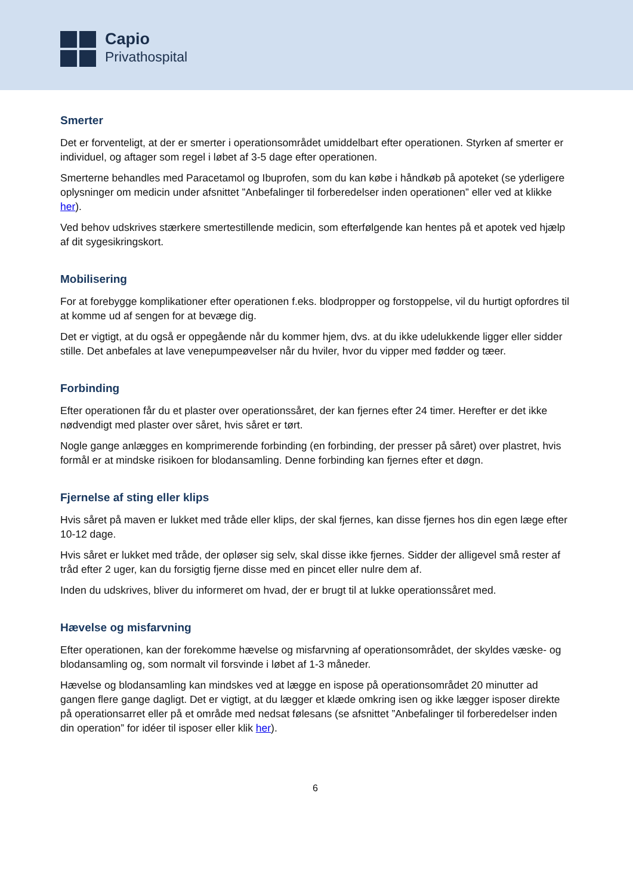Capio
Privathospital
Smerter
Det er forventeligt, at der er smerter i operationsområdet umiddelbart efter operationen. Styrken af smerter er individuel, og aftager som regel i løbet af 3-5 dage efter operationen.
Smerterne behandles med Paracetamol og Ibuprofen, som du kan købe i håndkøb på apoteket (se yderligere oplysninger om medicin under afsnittet ”Anbefalinger til forberedelser inden operationen” eller ved at klikke her).
Ved behov udskrives stærkere smertestillende medicin, som efterfølgende kan hentes på et apotek ved hjælp af dit sygesikringskort.
Mobilisering
For at forebygge komplikationer efter operationen f.eks. blodpropper og forstoppelse, vil du hurtigt opfordres til at komme ud af sengen for at bevæge dig.
Det er vigtigt, at du også er oppegående når du kommer hjem, dvs. at du ikke udelukkende ligger eller sidder stille. Det anbefales at lave venepumpeøvelser når du hviler, hvor du vipper med fødder og tæer.
Forbinding
Efter operationen får du et plaster over operationssåret, der kan fjernes efter 24 timer. Herefter er det ikke nødvendigt med plaster over såret, hvis såret er tørt.
Nogle gange anlægges en komprimerende forbinding (en forbinding, der presser på såret) over plastret, hvis formål er at mindske risikoen for blodansamling. Denne forbinding kan fjernes efter et døgn.
Fjernelse af sting eller klips
Hvis såret på maven er lukket med tråde eller klips, der skal fjernes, kan disse fjernes hos din egen læge efter 10-12 dage.
Hvis såret er lukket med tråde, der opløser sig selv, skal disse ikke fjernes. Sidder der alligevel små rester af tråd efter 2 uger, kan du forsigtig fjerne disse med en pincet eller nulre dem af.
Inden du udskrives, bliver du informeret om hvad, der er brugt til at lukke operationssåret med.
Hævelse og misfarvning
Efter operationen, kan der forekomme hævelse og misfarvning af operationsområdet, der skyldes væske- og blodansamling og, som normalt vil forsvinde i løbet af 1-3 måneder.
Hævelse og blodansamling kan mindskes ved at lægge en ispose på operationsområdet 20 minutter ad gangen flere gange dagligt. Det er vigtigt, at du lægger et klæde omkring isen og ikke lægger isposer direkte på operationsarret eller på et område med nedsat følesans (se afsnittet ”Anbefalinger til forberedelser inden din operation” for idéer til isposer eller klik her).
6